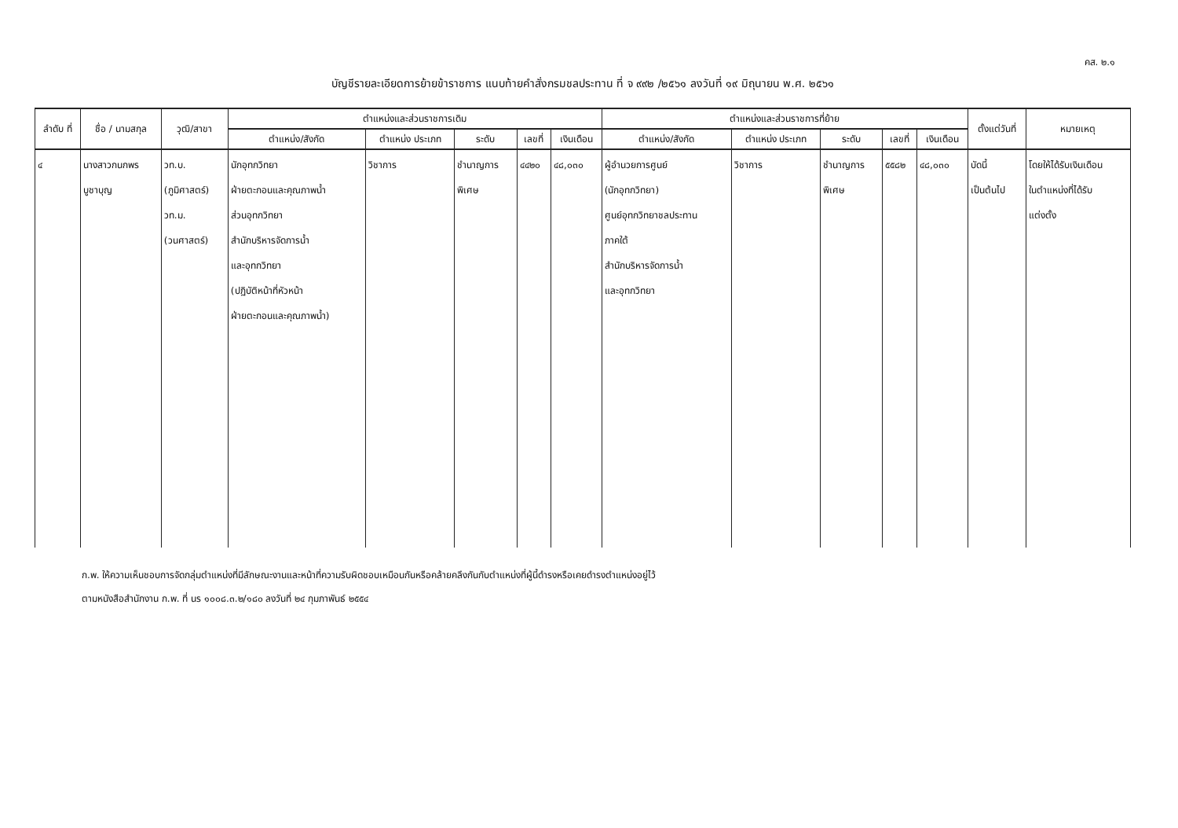คส. ๒.๑
บัญชีรายละเอียดการย้ายข้าราชการ แนบท้ายคำสั่งกรมชลประทาน ที่ จ ๙๙๒ /๒๕๖๑ ลงวันที่ ๑๙ มิถุนายน พ.ศ. ๒๕๖๑
| ลำดับ ที่ | ชื่อ / นามสกุล | วุฒิ/สาขา | ตำแหน่งและส่วนราชการเดิม | | | | | ตำแหน่งและส่วนราชการที่ย้าย | | | | | ตั้งแต่วันที่ | หมายเหตุ |
| --- | --- | --- | --- | --- | --- | --- | --- | --- | --- | --- | --- | --- | --- | --- |
| | | | ตำแหน่ง/สังกัด | ตำแหน่ง ประเภท | ระดับ | เลขที่ | เงินเดือน | ตำแหน่ง/สังกัด | ตำแหน่ง ประเภท | ระดับ | เลขที่ | เงินเดือน | | |
| ๔ | นางสาวกนกพร บูชาบุญ | วท.บ. (ภูมิศาสตร์) วท.ม. (วนศาสตร์) | นักอุทกวิทยา ฝ่ายตะกอนและคุณภาพน้ำ ส่วนอุทกวิทยา สำนักบริหารจัดการน้ำ และอุทกวิทยา (ปฏิบัติหน้าที่หัวหน้า ฝ่ายตะกอนและคุณภาพน้ำ) | วิชาการ | ชำนาญการ พิเศษ | ๔๔๒๐ | ๔๘,๐๓๐ | ผู้อำนวยการศูนย์ (นักอุทกวิทยา) ศูนย์อุทกวิทยาชลประทาน ภาคใต้ สำนักบริหารจัดการน้ำ และอุทกวิทยา | วิชาการ | ชำนาญการ พิเศษ | ๕๕๘๒ | ๔๘,๐๓๐ | บัดนี้ เป็นต้นไป | โดยให้ได้รับเงินเดือน ในตำแหน่งที่ได้รับ แต่งตั้ง |
ก.พ. ให้ความเห็นชอบการจัดกลุ่มตำแหน่งที่มีลักษณะงานและหน้าที่ความรับผิดชอบเหมือนกันหรือคล้ายคลึงกันกับตำแหน่งที่ผู้นี้ดำรงหรือเคยดำรงตำแหน่งอยู่ไว้
ตามหนังสือสำนักงาน ก.พ. ที่ นร ๑๐๐๘.๓.๒/๑๘๐ ลงวันที่ ๒๔ กุมภาพันธ์ ๒๕๕๔